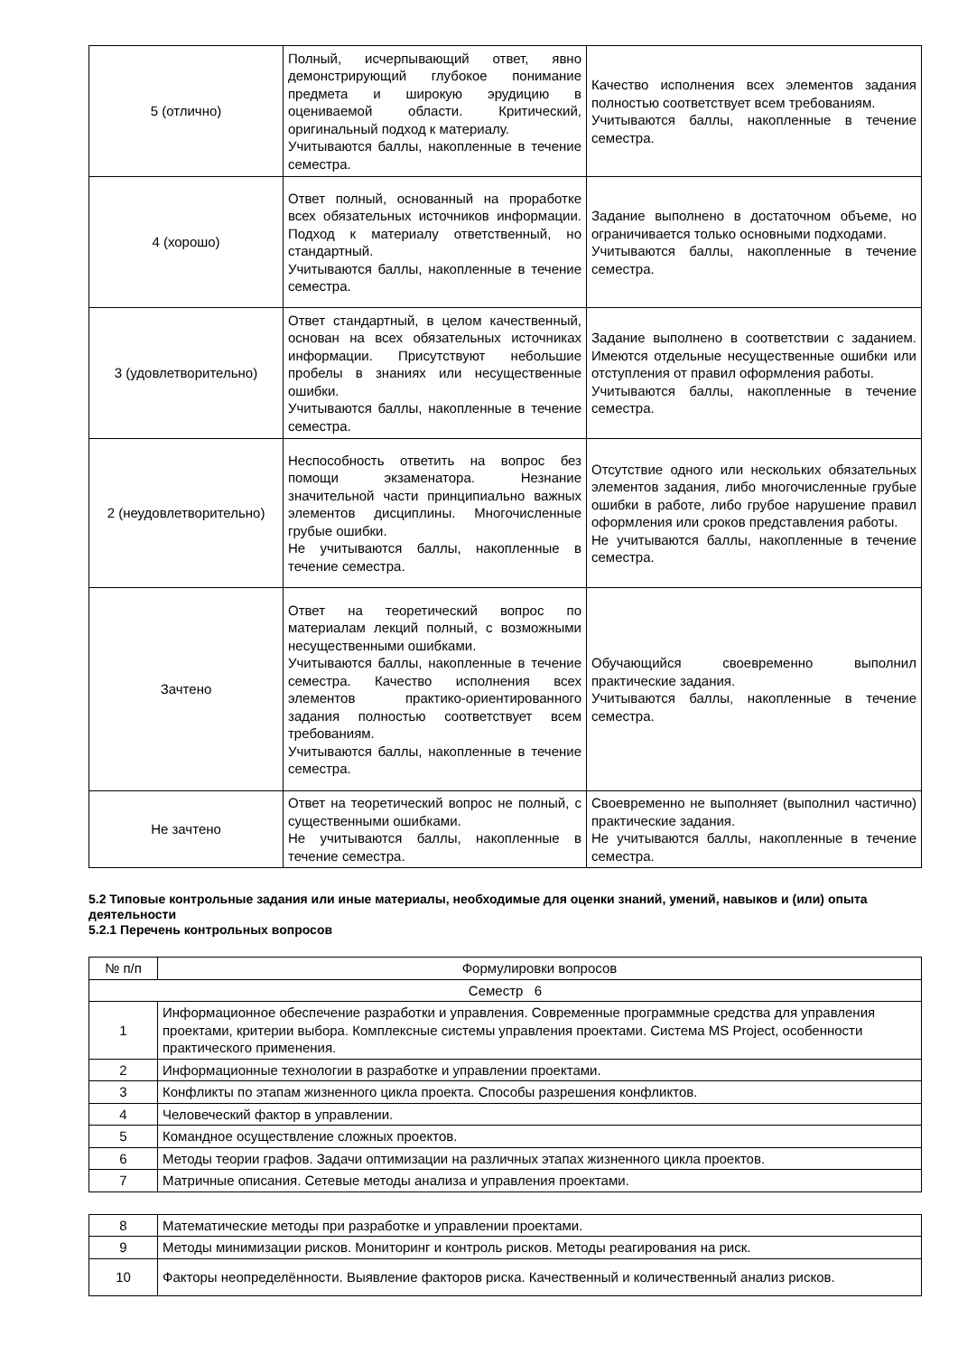| 5 (отлично) | Полный, исчерпывающий ответ, явно демонстрирующий глубокое понимание предмета и широкую эрудицию в оцениваемой области. Критический, оригинальный подход к материалу. Учитываются баллы, накопленные в течение семестра. | Качество исполнения всех элементов задания полностью соответствует всем требованиям. Учитываются баллы, накопленные в течение семестра. |
| 4 (хорошо) | Ответ полный, основанный на проработке всех обязательных источников информации. Подход к материалу ответственный, но стандартный. Учитываются баллы, накопленные в течение семестра. | Задание выполнено в достаточном объеме, но ограничивается только основными подходами. Учитываются баллы, накопленные в течение семестра. |
| 3 (удовлетворительно) | Ответ стандартный, в целом качественный, основан на всех обязательных источниках информации. Присутствуют небольшие пробелы в знаниях или несущественные ошибки. Учитываются баллы, накопленные в течение семестра. | Задание выполнено в соответствии с заданием. Имеются отдельные несущественные ошибки или отступления от правил оформления работы. Учитываются баллы, накопленные в течение семестра. |
| 2 (неудовлетворительно) | Неспособность ответить на вопрос без помощи экзаменатора. Незнание значительной части принципиально важных элементов дисциплины. Многочисленные грубые ошибки. Не учитываются баллы, накопленные в течение семестра. | Отсутствие одного или нескольких обязательных элементов задания, либо многочисленные грубые ошибки в работе, либо грубое нарушение правил оформления или сроков представления работы. Не учитываются баллы, накопленные в течение семестра. |
| Зачтено | Ответ на теоретический вопрос по материалам лекций полный, с возможными несущественными ошибками. Учитываются баллы, накопленные в течение семестра. Качество исполнения всех элементов практико-ориентированного задания полностью соответствует всем требованиям. Учитываются баллы, накопленные в течение семестра. | Обучающийся своевременно выполнил практические задания. Учитываются баллы, накопленные в течение семестра. |
| Не зачтено | Ответ на теоретический вопрос не полный, с существенными ошибками. Не учитываются баллы, накопленные в течение семестра. | Своевременно не выполняет (выполнил частично) практические задания. Не учитываются баллы, накопленные в течение семестра. |
5.2 Типовые контрольные задания или иные материалы, необходимые для оценки знаний, умений, навыков и (или) опыта деятельности
5.2.1 Перечень контрольных вопросов
| № п/п | Формулировки вопросов |
| --- | --- |
| Семестр 6 | |
| 1 | Информационное обеспечение разработки и управления. Современные программные средства для управления проектами, критерии выбора. Комплексные системы управления проектами. Система MS Project, особенности практического применения. |
| 2 | Информационные технологии в разработке и управлении проектами. |
| 3 | Конфликты по этапам жизненного цикла проекта. Способы разрешения конфликтов. |
| 4 | Человеческий фактор в управлении. |
| 5 | Командное осуществление сложных проектов. |
| 6 | Методы теории графов. Задачи оптимизации на различных этапах жизненного цикла проектов. |
| 7 | Матричные описания. Сетевые методы анализа и управления проектами. |
| 8 | Математические методы при разработке и управлении проектами. |
| 9 | Методы минимизации рисков. Мониторинг и контроль рисков. Методы реагирования на риск. |
| 10 | Факторы неопределённости. Выявление факторов риска. Качественный и количественный анализ рисков. |